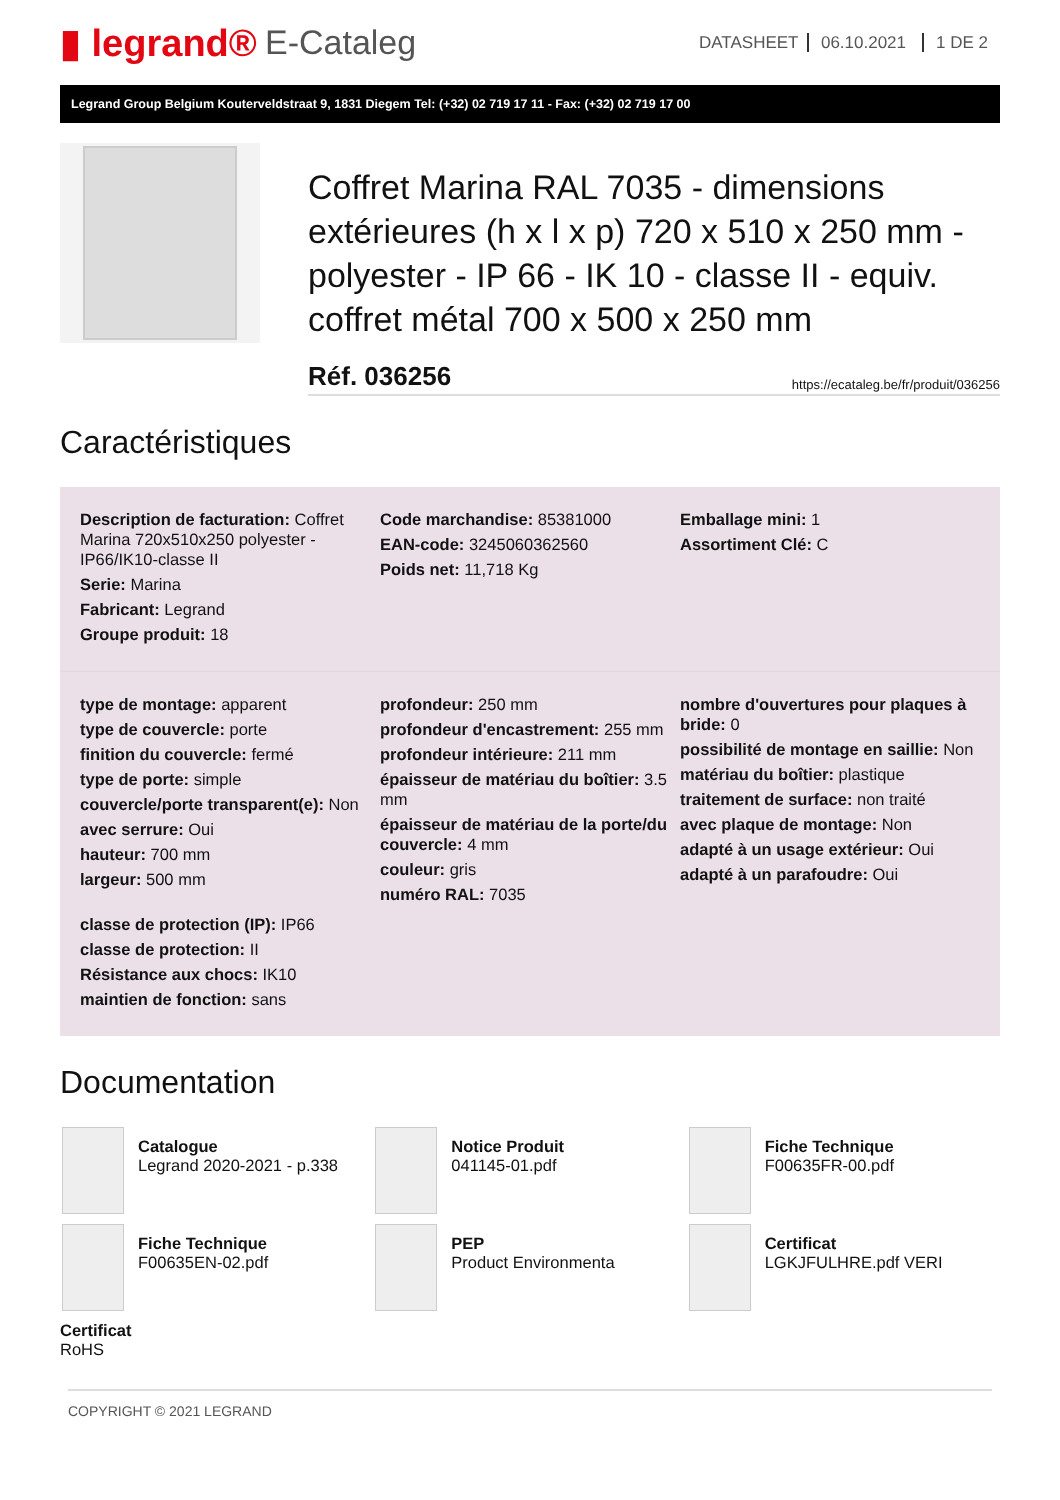▮ legrand®
E-Cataleg
DATASHEET 06.10.2021 1 DE 2
Legrand Group Belgium Kouterveldstraat 9, 1831 Diegem Tel: (+32) 02 719 17 11 - Fax: (+32) 02 719 17 00
Coffret Marina RAL 7035 - dimensions extérieures (h x l x p) 720 x 510 x 250 mm - polyester - IP 66 - IK 10 - classe II - equiv. coffret métal 700 x 500 x 250 mm
Réf. 036256 https://ecataleg.be/fr/produit/036256
Caractéristiques
Description de facturation: Coffret Marina 720x510x250 polyester - IP66/IK10-classe II
Serie: Marina
Fabricant: Legrand
Groupe produit: 18
Code marchandise: 85381000
EAN-code: 3245060362560
Poids net: 11,718 Kg
Emballage mini: 1
Assortiment Clé: C
type de montage: apparent
type de couvercle: porte
finition du couvercle: fermé
type de porte: simple
couvercle/porte transparent(e): Non
avec serrure: Oui
hauteur: 700 mm
largeur: 500 mm
classe de protection (IP): IP66
classe de protection: II
Résistance aux chocs: IK10
maintien de fonction: sans
profondeur: 250 mm
profondeur d'encastrement: 255 mm
profondeur intérieure: 211 mm
épaisseur de matériau du boîtier: 3.5 mm
épaisseur de matériau de la porte/du couvercle: 4 mm
couleur: gris
numéro RAL: 7035
nombre d'ouvertures pour plaques à bride: 0
possibilité de montage en saillie: Non
matériau du boîtier: plastique
traitement de surface: non traité
avec plaque de montage: Non
adapté à un usage extérieur: Oui
adapté à un parafoudre: Oui
Documentation
Catalogue
Legrand 2020-2021 - p.338
Notice Produit
041145-01.pdf
Fiche Technique
F00635FR-00.pdf
Fiche Technique
F00635EN-02.pdf
PEP
Product Environmenta
Certificat
LGKJFULHRE.pdf VERI
Certificat
RoHS
COPYRIGHT © 2021 LEGRAND